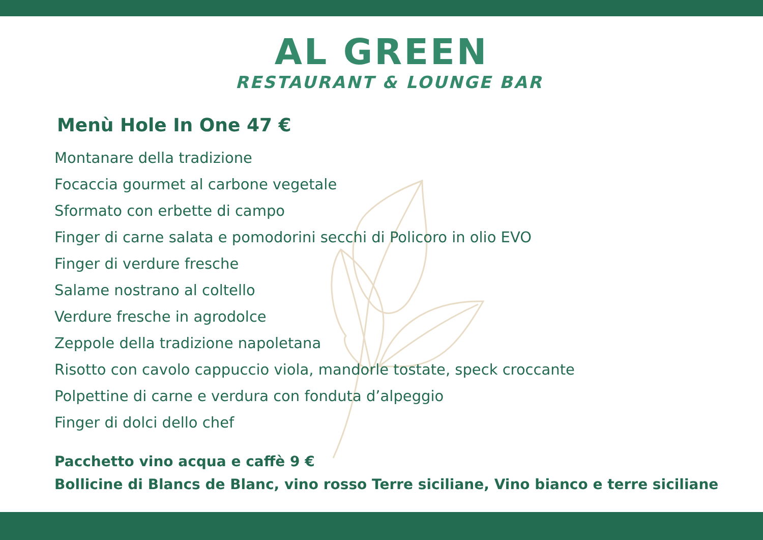AL GREEN
RESTAURANT & LOUNGE BAR
Menù Hole In One 47 €
Montanare della tradizione
Focaccia gourmet al carbone vegetale
Sformato con erbette di campo
Finger di carne salata e pomodorini secchi di Policoro in olio EVO
Finger di verdure fresche
Salame nostrano al coltello
Verdure fresche in agrodolce
Zeppole della tradizione napoletana
Risotto con cavolo cappuccio viola, mandorle tostate, speck croccante
Polpettine di carne e verdura con fonduta d’alpeggio
Finger di dolci dello chef
Pacchetto vino acqua e caffè 9 €
Bollicine di Blancs de Blanc, vino rosso Terre siciliane, Vino bianco e terre siciliane